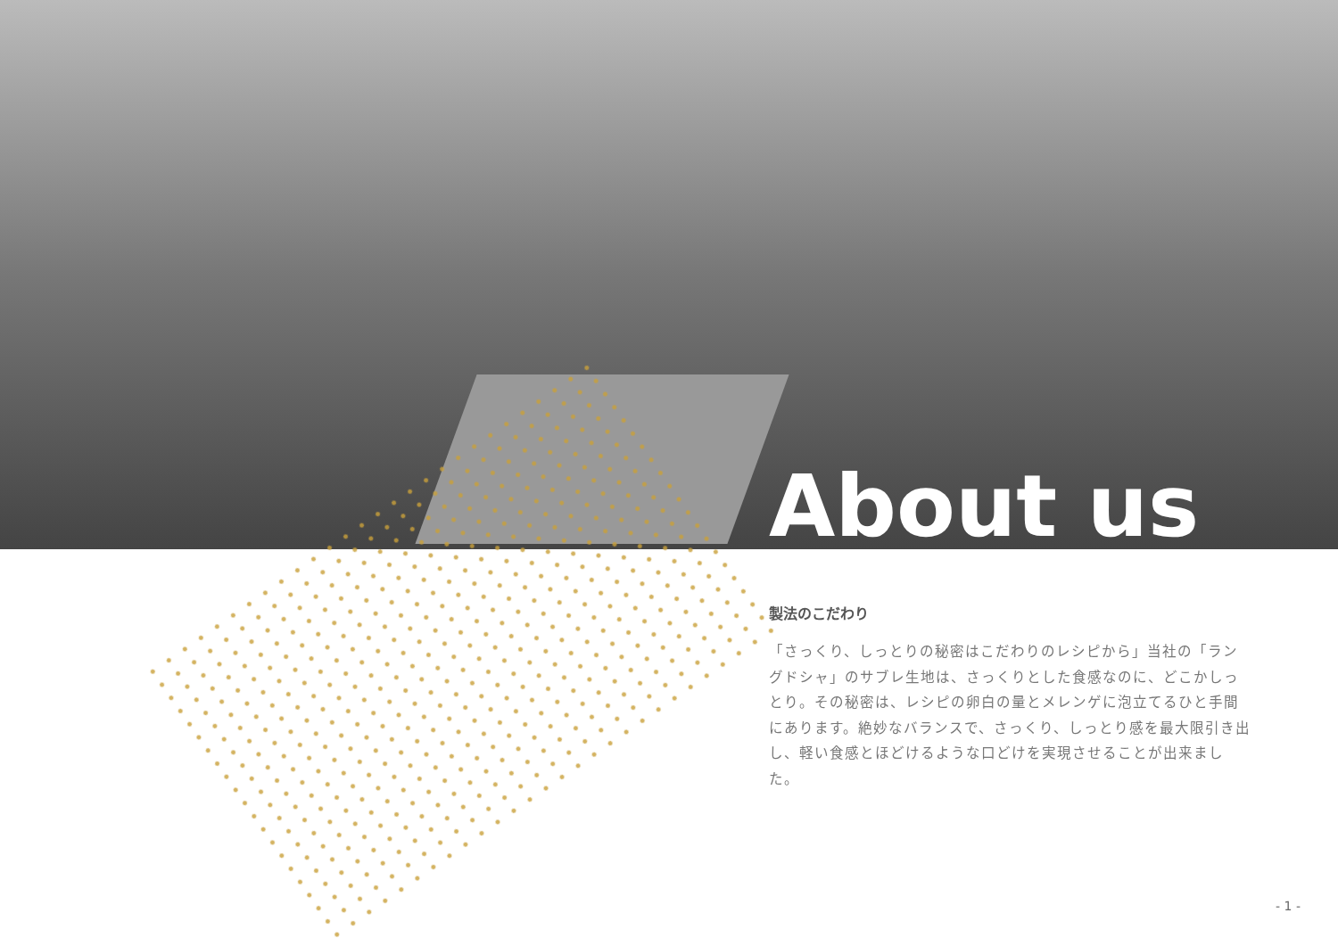About us
製法のこだわり
「さっくり、しっとりの秘密はこだわりのレシピから」当社の「ラングドシャ」のサブレ生地は、さっくりとした食感なのに、どこかしっとり。その秘密は、レシピの卵白の量とメレンゲに泡立てるひと手間にあります。絶妙なバランスで、さっくり、しっとり感を最大限引き出し、軽い食感とほどけるような口どけを実現させることが出来ました。
- 1 -